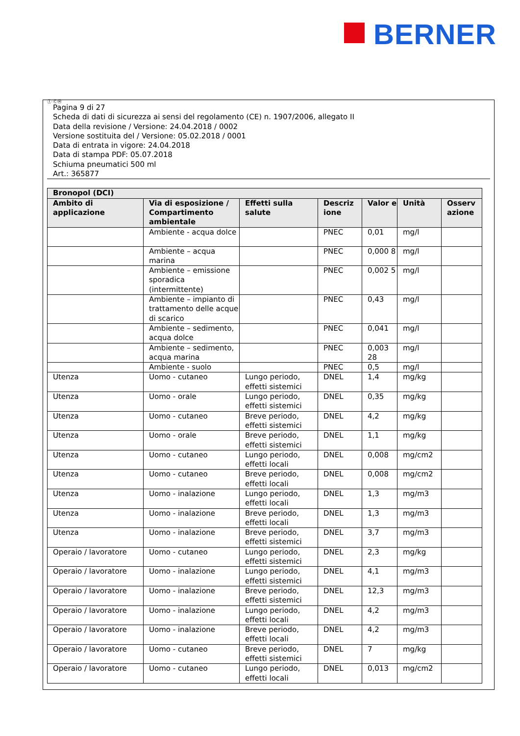BERNER
Ⓘ ⒸⒽ
Pagina 9 di 27
Scheda di dati di sicurezza ai sensi del regolamento (CE) n. 1907/2006, allegato II
Data della revisione / Versione: 24.04.2018 / 0002
Versione sostituita del / Versione: 05.02.2018 / 0001
Data di entrata in vigore: 24.04.2018
Data di stampa PDF: 05.07.2018
Schiuma pneumatici 500 ml
Art.: 365877
| Bronopol (DCI) | | | | | | |
| --- | --- | --- | --- | --- | --- | --- |
| Ambito di applicazione | Via di esposizione / Compartimento ambientale | Effetti sulla salute | Descriz ione | Valor e | Unità | Osserv azione |
| | Ambiente - acqua dolce | | PNEC | 0,01 | mg/l | |
| | Ambiente – acqua marina | | PNEC | 0,000 8 | mg/l | |
| | Ambiente – emissione sporadica (intermittente) | | PNEC | 0,002 5 | mg/l | |
| | Ambiente – impianto di trattamento delle acque di scarico | | PNEC | 0,43 | mg/l | |
| | Ambiente – sedimento, acqua dolce | | PNEC | 0,041 | mg/l | |
| | Ambiente – sedimento, acqua marina | | PNEC | 0,003 28 | mg/l | |
| | Ambiente - suolo | | PNEC | 0,5 | mg/l | |
| Utenza | Uomo - cutaneo | Lungo periodo, effetti sistemici | DNEL | 1,4 | mg/kg | |
| Utenza | Uomo - orale | Lungo periodo, effetti sistemici | DNEL | 0,35 | mg/kg | |
| Utenza | Uomo - cutaneo | Breve periodo, effetti sistemici | DNEL | 4,2 | mg/kg | |
| Utenza | Uomo - orale | Breve periodo, effetti sistemici | DNEL | 1,1 | mg/kg | |
| Utenza | Uomo - cutaneo | Lungo periodo, effetti locali | DNEL | 0,008 | mg/cm2 | |
| Utenza | Uomo - cutaneo | Breve periodo, effetti locali | DNEL | 0,008 | mg/cm2 | |
| Utenza | Uomo - inalazione | Lungo periodo, effetti locali | DNEL | 1,3 | mg/m3 | |
| Utenza | Uomo - inalazione | Breve periodo, effetti locali | DNEL | 1,3 | mg/m3 | |
| Utenza | Uomo - inalazione | Breve periodo, effetti sistemici | DNEL | 3,7 | mg/m3 | |
| Operaio / lavoratore | Uomo - cutaneo | Lungo periodo, effetti sistemici | DNEL | 2,3 | mg/kg | |
| Operaio / lavoratore | Uomo - inalazione | Lungo periodo, effetti sistemici | DNEL | 4,1 | mg/m3 | |
| Operaio / lavoratore | Uomo - inalazione | Breve periodo, effetti sistemici | DNEL | 12,3 | mg/m3 | |
| Operaio / lavoratore | Uomo - inalazione | Lungo periodo, effetti locali | DNEL | 4,2 | mg/m3 | |
| Operaio / lavoratore | Uomo - inalazione | Breve periodo, effetti locali | DNEL | 4,2 | mg/m3 | |
| Operaio / lavoratore | Uomo - cutaneo | Breve periodo, effetti sistemici | DNEL | 7 | mg/kg | |
| Operaio / lavoratore | Uomo - cutaneo | Lungo periodo, effetti locali | DNEL | 0,013 | mg/cm2 | |